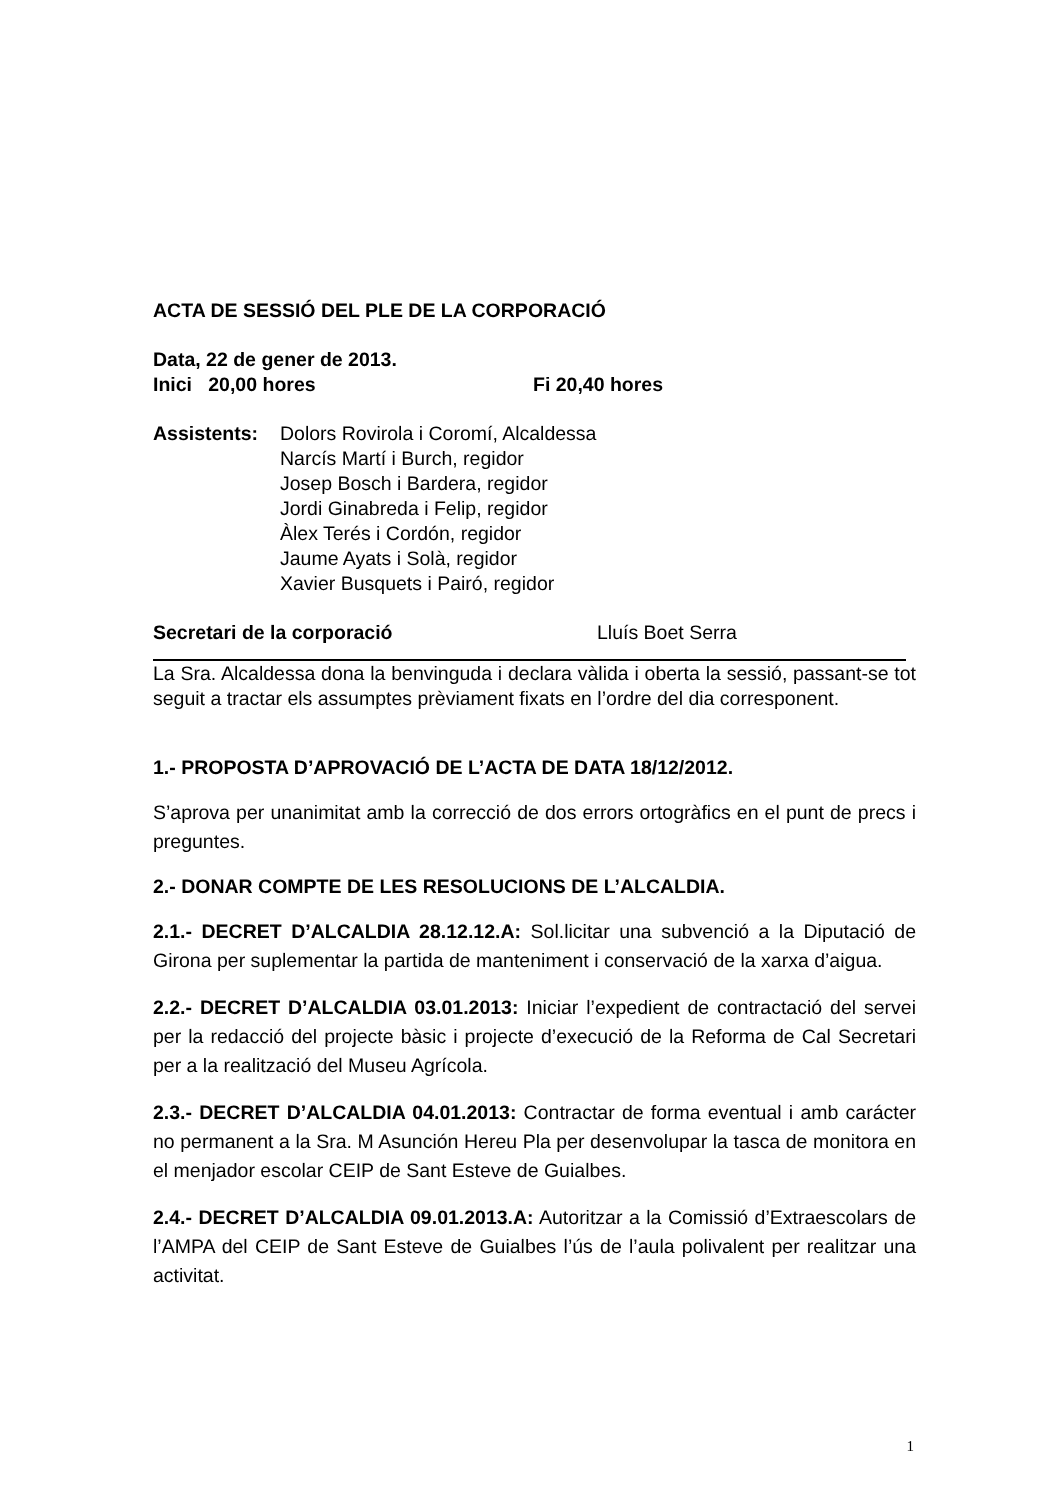ACTA DE SESSIÓ DEL PLE DE LA CORPORACIÓ
Data, 22 de gener de 2013.
Inici 20,00 hores Fi 20,40 hores
Assistents:
Dolors Rovirola i Coromí, Alcaldessa
Narcís Martí i Burch, regidor
Josep Bosch i Bardera, regidor
Jordi Ginabreda i Felip, regidor
Àlex Terés i Cordón, regidor
Jaume Ayats i Solà, regidor
Xavier Busquets i Pairó, regidor
Secretari de la corporació Lluís Boet Serra
La Sra. Alcaldessa dona la benvinguda i declara vàlida i oberta la sessió, passant-se tot seguit a tractar els assumptes prèviament fixats en l’ordre del dia corresponent.
1.- PROPOSTA D’APROVACIÓ DE L’ACTA DE DATA 18/12/2012.
S’aprova per unanimitat amb la correcció de dos errors ortogràfics en el punt de precs i preguntes.
2.- DONAR COMPTE DE LES RESOLUCIONS DE L’ALCALDIA.
2.1.- DECRET D’ALCALDIA 28.12.12.A: Sol.licitar una subvenció a la Diputació de Girona per suplementar la partida de manteniment i conservació de la xarxa d’aigua.
2.2.- DECRET D’ALCALDIA 03.01.2013: Iniciar l’expedient de contractació del servei per la redacció del projecte bàsic i projecte d’execució de la Reforma de Cal Secretari per a la realització del Museu Agrícola.
2.3.- DECRET D’ALCALDIA 04.01.2013: Contractar de forma eventual i amb carácter no permanent a la Sra. M Asunción Hereu Pla per desenvolupar la tasca de monitora en el menjador escolar CEIP de Sant Esteve de Guialbes.
2.4.- DECRET D’ALCALDIA 09.01.2013.A: Autoritzar a la Comissió d’Extraescolars de l’AMPA del CEIP de Sant Esteve de Guialbes l’ús de l’aula polivalent per realitzar una activitat.
1